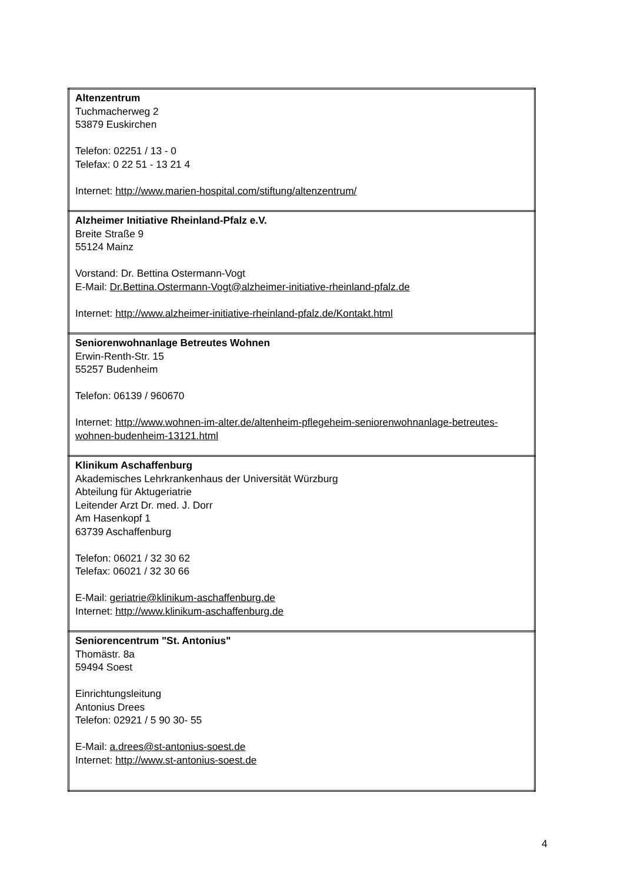| Altenzentrum Tuchmacherweg 2 53879 Euskirchen Telefon: 02251 / 13 - 0 Telefax: 0 22 51 - 13 21 4 Internet: http://www.marien-hospital.com/stiftung/altenzentrum/ |
| Alzheimer Initiative Rheinland-Pfalz e.V. Breite Straße 9 55124 Mainz Vorstand: Dr. Bettina Ostermann-Vogt E-Mail: Dr.Bettina.Ostermann-Vogt@alzheimer-initiative-rheinland-pfalz.de Internet: http://www.alzheimer-initiative-rheinland-pfalz.de/Kontakt.html |
| Seniorenwohnanlage Betreutes Wohnen Erwin-Renth-Str. 15 55257 Budenheim Telefon: 06139 / 960670 Internet: http://www.wohnen-im-alter.de/altenheim-pflegeheim-seniorenwohnanlage-betreutes-wohnen-budenheim-13121.html |
| Klinikum Aschaffenburg Akademisches Lehrkrankenhaus der Universität Würzburg Abteilung für Aktugeriatrie Leitender Arzt Dr. med. J. Dorr Am Hasenkopf 1 63739 Aschaffenburg Telefon: 06021 / 32 30 62 Telefax: 06021 / 32 30 66 E-Mail: geriatrie@klinikum-aschaffenburg.de Internet: http://www.klinikum-aschaffenburg.de |
| Seniorencentrum "St. Antonius" Thomästr. 8a 59494 Soest Einrichtungsleitung Antonius Drees Telefon: 02921 / 5 90 30- 55 E-Mail: a.drees@st-antonius-soest.de Internet: http://www.st-antonius-soest.de |
4